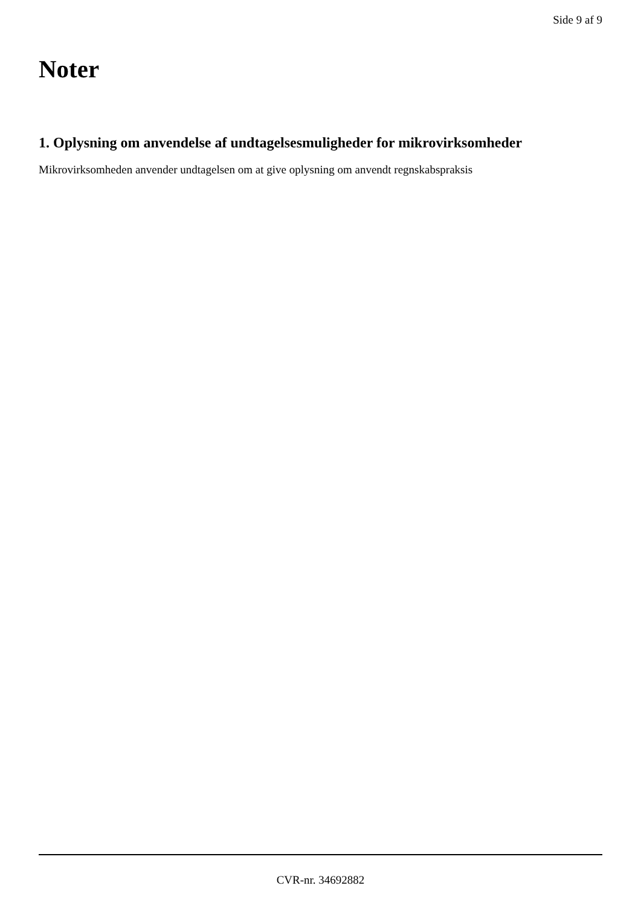Side 9 af 9
Noter
1. Oplysning om anvendelse af undtagelsesmuligheder for mikrovirksomheder
Mikrovirksomheden anvender undtagelsen om at give oplysning om anvendt regnskabspraksis
CVR-nr. 34692882